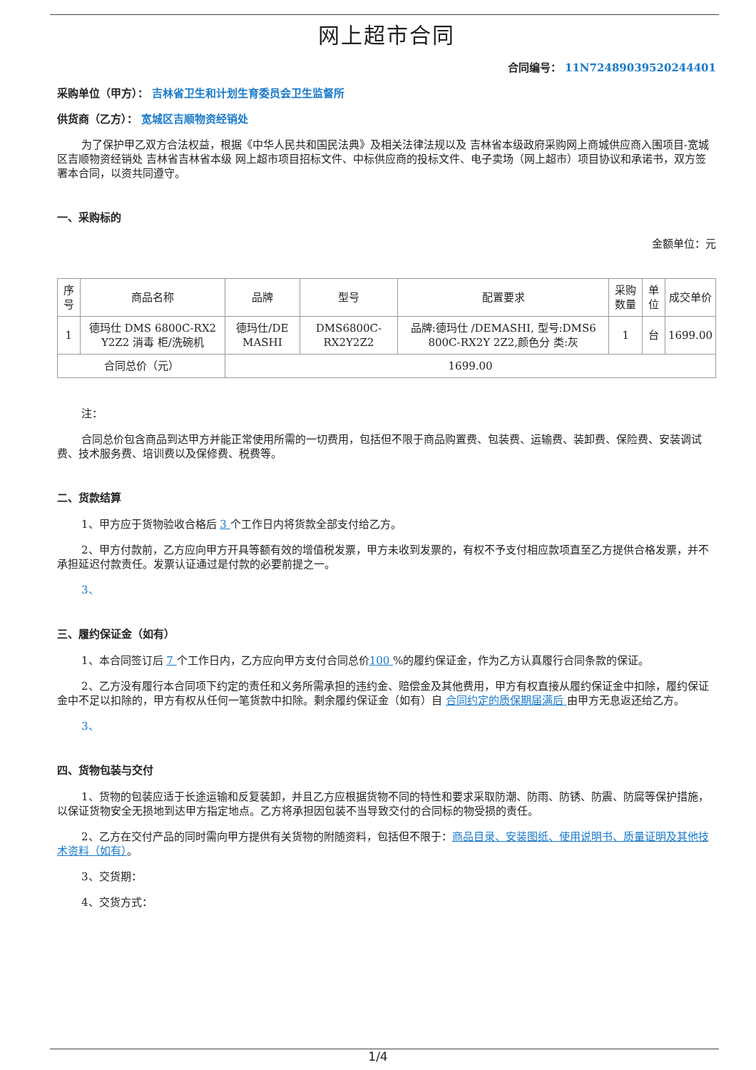网上超市合同
合同编号： 11N72489039520244401
采购单位（甲方）： 吉林省卫生和计划生育委员会卫生监督所
供货商（乙方）： 宽城区吉顺物资经销处
为了保护甲乙双方合法权益，根据《中华人民共和国民法典》及相关法律法规以及 吉林省本级政府采购网上商城供应商入围项目-宽城区吉顺物资经销处 吉林省吉林省本级 网上超市项目招标文件、中标供应商的投标文件、电子卖场（网上超市）项目协议和承诺书，双方签署本合同，以资共同遵守。
一、采购标的
金额单位：元
| 序号 | 商品名称 | 品牌 | 型号 | 配置要求 | 采购数量 | 单位 | 成交单价 |
| --- | --- | --- | --- | --- | --- | --- | --- |
| 1 | 德玛仕 DMS 6800C-RX2 Y2Z2 消毒 柜/洗碗机 | 德玛仕/DE MASHI | DMS6800C-RX2Y2Z2 | 品牌:德玛仕 /DEMASHI, 型号:DMS6 800C-RX2Y 2Z2,颜色分 类:灰 | 1 | 台 | 1699.00 |
| 合同总价（元） | | 1699.00 | | | | | |
注：
合同总价包含商品到达甲方并能正常使用所需的一切费用，包括但不限于商品购置费、包装费、运输费、装卸费、保险费、安装调试费、技术服务费、培训费以及保修费、税费等。
二、货款结算
1、甲方应于货物验收合格后 3 个工作日内将货款全部支付给乙方。
2、甲方付款前，乙方应向甲方开具等额有效的增值税发票，甲方未收到发票的，有权不予支付相应款项直至乙方提供合格发票，并不承担延迟付款责任。发票认证通过是付款的必要前提之一。
3、
三、履约保证金（如有）
1、本合同签订后 7 个工作日内，乙方应向甲方支付合同总价100 %的履约保证金，作为乙方认真履行合同条款的保证。
2、乙方没有履行本合同项下约定的责任和义务所需承担的违约金、赔偿金及其他费用，甲方有权直接从履约保证金中扣除，履约保证金中不足以扣除的，甲方有权从任何一笔货款中扣除。剩余履约保证金（如有）自 合同约定的质保期届满后 由甲方无息返还给乙方。
3、
四、货物包装与交付
1、货物的包装应适于长途运输和反复装卸，并且乙方应根据货物不同的特性和要求采取防潮、防雨、防锈、防震、防腐等保护措施，以保证货物安全无损地到达甲方指定地点。乙方将承担因包装不当导致交付的合同标的物受损的责任。
2、乙方在交付产品的同时需向甲方提供有关货物的附随资料，包括但不限于：商品目录、安装图纸、使用说明书、质量证明及其他技术资料（如有）。
3、交货期：
4、交货方式：
1/4